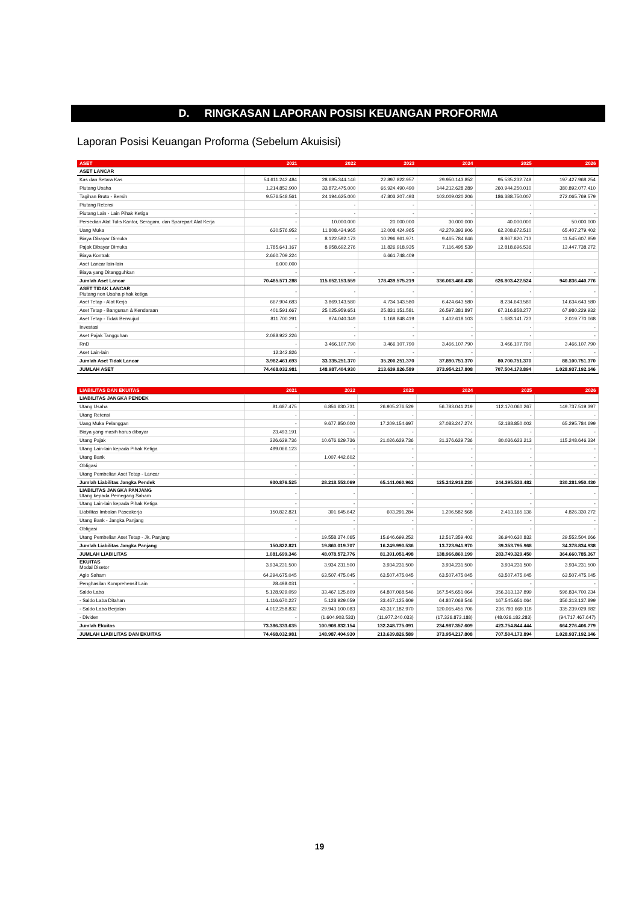D. RINGKASAN LAPORAN POSISI KEUANGAN PROFORMA
Laporan Posisi Keuangan Proforma (Sebelum Akuisisi)
| ASET | 2021 | 2022 | 2023 | 2024 | 2025 | 2026 |
| --- | --- | --- | --- | --- | --- | --- |
| ASET LANCAR | | | | | | |
| Kas dan Setara Kas | 54.611.242.484 | 28.685.344.146 | 22.897.822.957 | 29.950.143.852 | 95.535.232.748 | 197.427.968.254 |
| Piutang Usaha | 1.214.852.900 | 33.872.475.000 | 66.924.490.490 | 144.212.628.289 | 260.944.250.010 | 380.892.077.410 |
| Tagihan Bruto - Bersih | 9.576.548.561 | 24.194.625.000 | 47.803.207.493 | 103.009.020.206 | 186.388.750.007 | 272.065.769.579 |
| Piutang Retensi | - | - | - | - | - | - |
| Piutang Lain - Lain Pihak Ketiga | - | - | - | - | - | - |
| Persedian Alat Tulis Kantor, Seragam, dan Sparepart Alat Kerja | - | 10.000.000 | 20.000.000 | 30.000.000 | 40.000.000 | 50.000.000 |
| Uang Muka | 630.576.952 | 11.808.424.965 | 12.008.424.965 | 42.279.393.906 | 62.208.672.510 | 65.407.279.402 |
| Biaya Dibayar Dimuka | - | 8.122.592.173 | 10.296.961.971 | 9.465.784.646 | 8.867.820.713 | 11.545.607.859 |
| Pajak Dibayar Dimuka | 1.785.641.167 | 8.958.692.276 | 11.826.918.935 | 7.116.495.539 | 12.818.696.536 | 13.447.738.272 |
| Biaya Kontrak | 2.660.709.224 | | 6.661.748.409 | | | |
| Aset Lancar lain-lain | 6.000.000 | | | | | |
| Biaya yang Ditangguhkan | - | - | - | - | - | - |
| Jumlah Aset Lancar | 70.485.571.288 | 115.652.153.559 | 178.439.575.219 | 336.063.466.438 | 626.803.422.524 | 940.836.440.776 |
| ASET TIDAK LANCAR Piutang non Usaha pihak ketiga | - | - | - | - | - | - |
| Aset Tetap - Alat Kerja | 667.904.683 | 3.869.143.580 | 4.734.143.580 | 6.424.643.580 | 8.234.643.580 | 14.634.643.580 |
| Aset Tetap - Bangunan & Kendaraan | 401.591.667 | 25.025.959.651 | 25.831.151.581 | 26.597.381.897 | 67.316.858.277 | 67.980.229.932 |
| Aset Tetap - Tidak Berwujud | 811.700.291 | 974.040.349 | 1.168.848.419 | 1.402.618.103 | 1.683.141.723 | 2.019.770.068 |
| Investasi | - | - | - | - | - | - |
| Aset Pajak Tangguhan | 2.088.922.226 | - | - | - | - | - |
| RnD | - | 3.466.107.790 | 3.466.107.790 | 3.466.107.790 | 3.466.107.790 | 3.466.107.790 |
| Aset Lain-lain | 12.342.826 | - | - | - | - | - |
| Jumlah Aset Tidak Lancar | 3.982.461.693 | 33.335.251.370 | 35.200.251.370 | 37.890.751.370 | 80.700.751.370 | 88.100.751.370 |
| JUMLAH ASET | 74.468.032.981 | 148.987.404.930 | 213.639.826.589 | 373.954.217.808 | 707.504.173.894 | 1.028.937.192.146 |
| LIABILITAS DAN EKUITAS | 2021 | 2022 | 2023 | 2024 | 2025 | 2026 |
| --- | --- | --- | --- | --- | --- | --- |
| LIABILITAS JANGKA PENDEK | | | | | | |
| Utang Usaha | 81.687.475 | 6.856.630.731 | 26.905.276.529 | 56.783.041.219 | 112.170.060.267 | 149.737.519.397 |
| Utang Retensi | - | - | - | - | - | - |
| Uang Muka Pelanggan | - | 9.677.850.000 | 17.209.154.697 | 37.083.247.274 | 52.188.850.002 | 65.295.784.699 |
| Biaya yang masih harus dibayar | 23.493.191 | - | - | - | - | - |
| Utang Pajak | 326.629.736 | 10.676.629.736 | 21.026.629.736 | 31.376.629.736 | 80.036.623.213 | 115.248.646.334 |
| Utang Lain-lain kepada Pihak Ketiga | 499.066.123 | - | - | - | - | - |
| Utang Bank | | 1.007.442.602 | - | - | - | - |
| Obligasi | - | - | - | - | - | - |
| Utang Pembelian Aset Tetap - Lancar | - | - | - | - | - | - |
| Jumlah Liabilitas Jangka Pendek | 930.876.525 | 28.218.553.069 | 65.141.060.962 | 125.242.918.230 | 244.395.533.482 | 330.281.950.430 |
| LIABILITAS JANGKA PANJANG Utang kepada Pemegang Saham | - | - | - | - | - | - |
| Utang Lain-lain kepada Pihak Ketiga | - | - | - | - | - | - |
| Liabilitas Imbalan Pascakerja | 150.822.821 | 301.645.642 | 603.291.284 | 1.206.582.568 | 2.413.165.136 | 4.826.330.272 |
| Utang Bank - Jangka Panjang | - | - | - | - | - | - |
| Obligasi | - | - | - | - | - | - |
| Utang Pembelian Aset Tetap - Jk. Panjang | - | 19.558.374.065 | 15.646.699.252 | 12.517.359.402 | 36.940.630.832 | 29.552.504.666 |
| Jumlah Liabilitas Jangka Panjang | 150.822.821 | 19.860.019.707 | 16.249.990.536 | 13.723.941.970 | 39.353.795.968 | 34.378.834.938 |
| JUMLAH LIABILITAS | 1.081.699.346 | 48.078.572.776 | 81.391.051.498 | 138.966.860.199 | 283.749.329.450 | 364.660.785.367 |
| EKUITAS Modal Disetor | 3.934.231.500 | 3.934.231.500 | 3.934.231.500 | 3.934.231.500 | 3.934.231.500 | 3.934.231.500 |
| Agio Saham | 64.294.675.045 | 63.507.475.045 | 63.507.475.045 | 63.507.475.045 | 63.507.475.045 | 63.507.475.045 |
| Penghasilan Komprehensif Lain | 28.498.031 | - | - | - | - | - |
| Saldo Laba | 5.128.929.059 | 33.467.125.609 | 64.807.068.546 | 167.545.651.064 | 356.313.137.899 | 596.834.700.234 |
| - Saldo Laba Ditahan | 1.116.670.227 | 5.128.929.059 | 33.467.125.609 | 64.807.068.546 | 167.545.651.064 | 356.313.137.899 |
| - Saldo Laba Berjalan | 4.012.258.832 | 29.943.100.083 | 43.317.182.970 | 120.065.455.706 | 236.793.669.118 | 335.239.029.982 |
| - Dividen | - | (1.604.903.533) | (11.977.240.033) | (17.326.873.188) | (48.026.182.283) | (94.717.467.647) |
| Jumlah Ekuitas | 73.386.333.635 | 100.908.832.154 | 132.248.775.091 | 234.987.357.609 | 423.754.844.444 | 664.276.406.779 |
| JUMLAH LIABILITAS DAN EKUITAS | 74.468.032.981 | 148.987.404.930 | 213.639.826.589 | 373.954.217.808 | 707.504.173.894 | 1.028.937.192.146 |
19